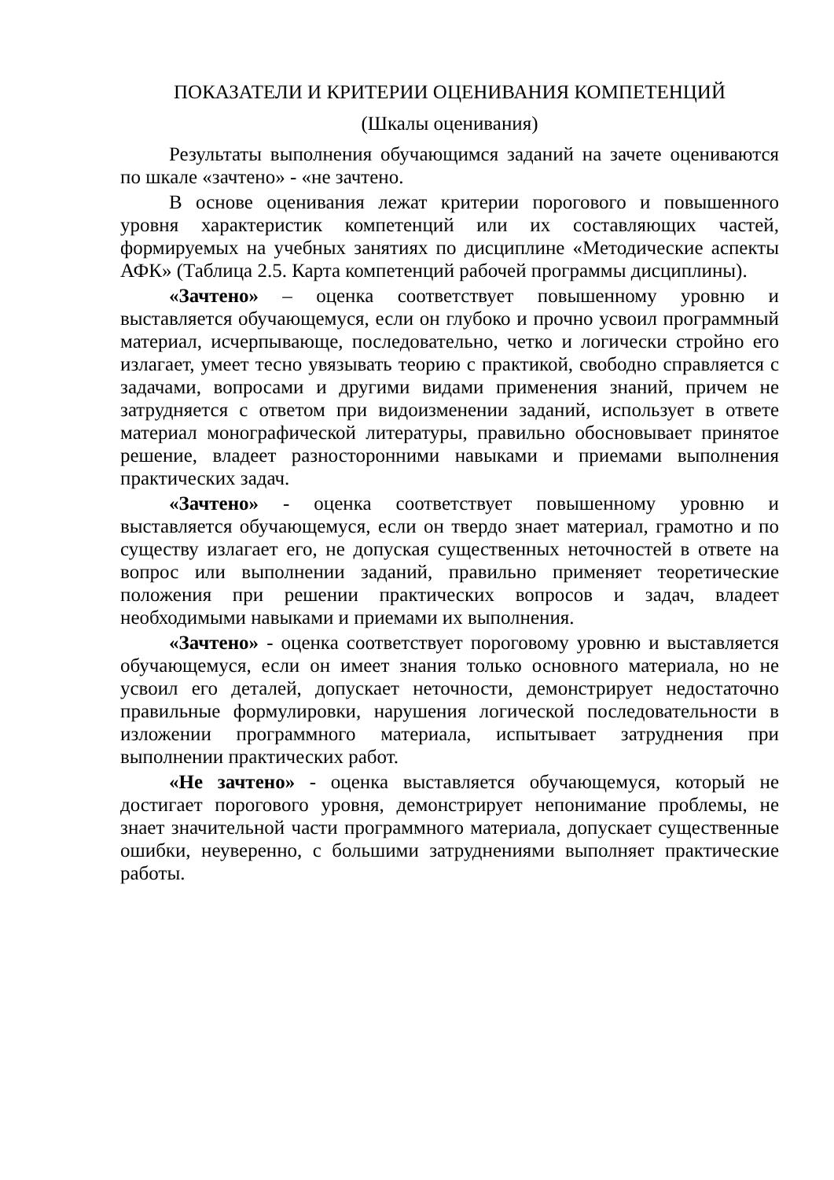ПОКАЗАТЕЛИ И КРИТЕРИИ ОЦЕНИВАНИЯ КОМПЕТЕНЦИЙ
(Шкалы оценивания)
Результаты выполнения обучающимся заданий на зачете оцениваются по шкале «зачтено» - «не зачтено.
В основе оценивания лежат критерии порогового и повышенного уровня характеристик компетенций или их составляющих частей, формируемых на учебных занятиях по дисциплине «Методические аспекты АФК» (Таблица 2.5. Карта компетенций рабочей программы дисциплины).
«Зачтено» – оценка соответствует повышенному уровню и выставляется обучающемуся, если он глубоко и прочно усвоил программный материал, исчерпывающе, последовательно, четко и логически стройно его излагает, умеет тесно увязывать теорию с практикой, свободно справляется с задачами, вопросами и другими видами применения знаний, причем не затрудняется с ответом при видоизменении заданий, использует в ответе материал монографической литературы, правильно обосновывает принятое решение, владеет разносторонними навыками и приемами выполнения практических задач.
«Зачтено» - оценка соответствует повышенному уровню и выставляется обучающемуся, если он твердо знает материал, грамотно и по существу излагает его, не допуская существенных неточностей в ответе на вопрос или выполнении заданий, правильно применяет теоретические положения при решении практических вопросов и задач, владеет необходимыми навыками и приемами их выполнения.
«Зачтено» - оценка соответствует пороговому уровню и выставляется обучающемуся, если он имеет знания только основного материала, но не усвоил его деталей, допускает неточности, демонстрирует недостаточно правильные формулировки, нарушения логической последовательности в изложении программного материала, испытывает затруднения при выполнении практических работ.
«Не зачтено» - оценка выставляется обучающемуся, который не достигает порогового уровня, демонстрирует непонимание проблемы, не знает значительной части программного материала, допускает существенные ошибки, неуверенно, с большими затруднениями выполняет практические работы.